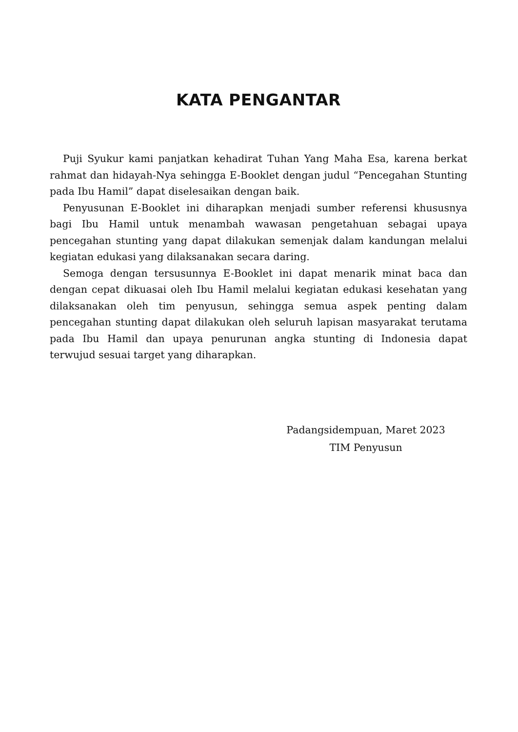KATA PENGANTAR
Puji Syukur kami panjatkan kehadirat Tuhan Yang Maha Esa, karena berkat rahmat dan hidayah-Nya sehingga E-Booklet dengan judul “Pencegahan Stunting pada Ibu Hamil” dapat diselesaikan dengan baik.
Penyusunan E-Booklet ini diharapkan menjadi sumber referensi khususnya bagi Ibu Hamil untuk menambah wawasan pengetahuan sebagai upaya pencegahan stunting yang dapat dilakukan semenjak dalam kandungan melalui kegiatan edukasi yang dilaksanakan secara daring.
Semoga dengan tersusunnya E-Booklet ini dapat menarik minat baca dan dengan cepat dikuasai oleh Ibu Hamil melalui kegiatan edukasi kesehatan yang dilaksanakan oleh tim penyusun, sehingga semua aspek penting dalam pencegahan stunting dapat dilakukan oleh seluruh lapisan masyarakat terutama pada Ibu Hamil dan upaya penurunan angka stunting di Indonesia dapat terwujud sesuai target yang diharapkan.
Padangsidempuan, Maret 2023
TIM Penyusun